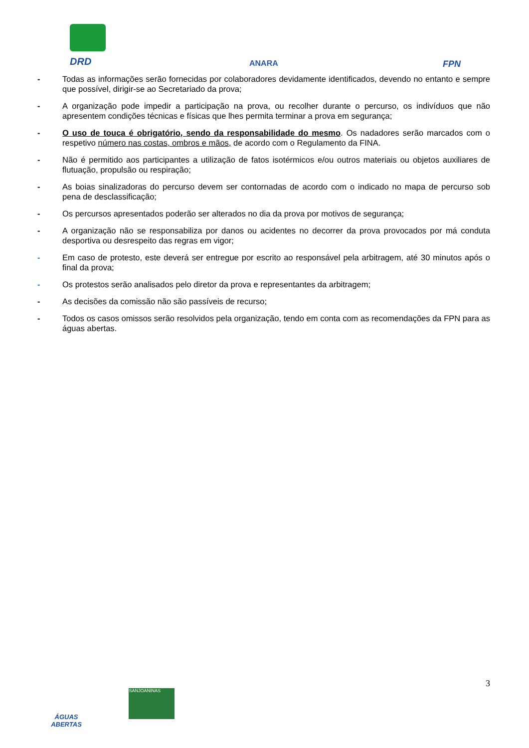DRD ANARA FPN
- Todas as informações serão fornecidas por colaboradores devidamente identificados, devendo no entanto e sempre que possível, dirigir-se ao Secretariado da prova;
- A organização pode impedir a participação na prova, ou recolher durante o percurso, os indivíduos que não apresentem condições técnicas e físicas que lhes permita terminar a prova em segurança;
- O uso de touca é obrigatório, sendo da responsabilidade do mesmo. Os nadadores serão marcados com o respetivo número nas costas, ombros e mãos, de acordo com o Regulamento da FINA.
- Não é permitido aos participantes a utilização de fatos isotérmicos e/ou outros materiais ou objetos auxiliares de flutuação, propulsão ou respiração;
- As boias sinalizadoras do percurso devem ser contornadas de acordo com o indicado no mapa de percurso sob pena de desclassificação;
- Os percursos apresentados poderão ser alterados no dia da prova por motivos de segurança;
- A organização não se responsabiliza por danos ou acidentes no decorrer da prova provocados por má conduta desportiva ou desrespeito das regras em vigor;
- Em caso de protesto, este deverá ser entregue por escrito ao responsável pela arbitragem, até 30 minutos após o final da prova;
- Os protestos serão analisados pelo diretor da prova e representantes da arbitragem;
- As decisões da comissão não são passíveis de recurso;
- Todos os casos omissos serão resolvidos pela organização, tendo em conta com as recomendações da FPN para as águas abertas.
3
ÁGUAS
ABERTAS
SANJOANINAS